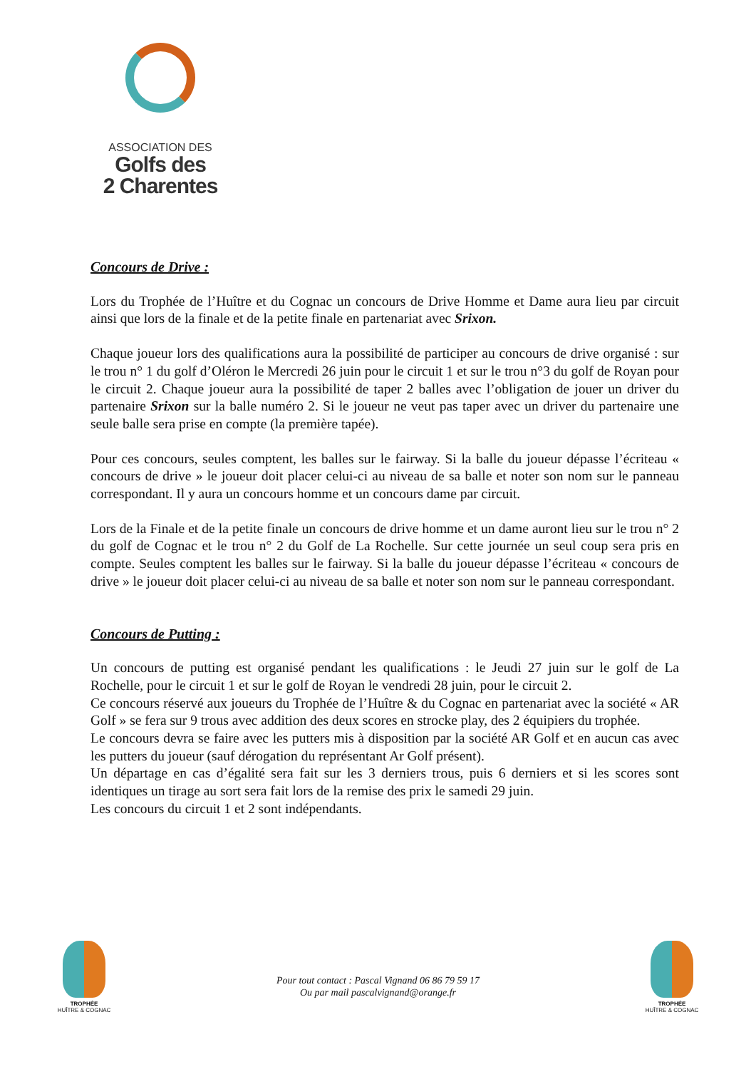ASSOCIATION DES
Golfs des
2 Charentes
Concours de Drive :
Lors du Trophée de l’Huître et du Cognac un concours de Drive Homme et Dame aura lieu par circuit ainsi que lors de la finale et de la petite finale en partenariat avec Srixon.
Chaque joueur lors des qualifications aura la possibilité de participer au concours de drive organisé : sur le trou n° 1 du golf d’Oléron le Mercredi 26 juin pour le circuit 1 et sur le trou n°3 du golf de Royan pour le circuit 2. Chaque joueur aura la possibilité de taper 2 balles avec l’obligation de jouer un driver du partenaire Srixon sur la balle numéro 2. Si le joueur ne veut pas taper avec un driver du partenaire une seule balle sera prise en compte (la première tapée).
Pour ces concours, seules comptent, les balles sur le fairway. Si la balle du joueur dépasse l’écriteau « concours de drive » le joueur doit placer celui-ci au niveau de sa balle et noter son nom sur le panneau correspondant. Il y aura un concours homme et un concours dame par circuit.
Lors de la Finale et de la petite finale un concours de drive homme et un dame auront lieu sur le trou n° 2 du golf de Cognac et le trou n° 2 du Golf de La Rochelle. Sur cette journée un seul coup sera pris en compte. Seules comptent les balles sur le fairway. Si la balle du joueur dépasse l’écriteau « concours de drive » le joueur doit placer celui-ci au niveau de sa balle et noter son nom sur le panneau correspondant.
Concours de Putting :
Un concours de putting est organisé pendant les qualifications : le Jeudi 27 juin sur le golf de La Rochelle, pour le circuit 1 et sur le golf de Royan le vendredi 28 juin, pour le circuit 2.
Ce concours réservé aux joueurs du Trophée de l’Huître & du Cognac en partenariat avec la société « AR Golf » se fera sur 9 trous avec addition des deux scores en strocke play, des 2 équipiers du trophée.
Le concours devra se faire avec les putters mis à disposition par la société AR Golf et en aucun cas avec les putters du joueur (sauf dérogation du représentant Ar Golf présent).
Un départage en cas d’égalité sera fait sur les 3 derniers trous, puis 6 derniers et si les scores sont identiques un tirage au sort sera fait lors de la remise des prix le samedi 29 juin.
Les concours du circuit 1 et 2 sont indépendants.
TROPHÉE
HUÎTRE & COGNAC
Pour tout contact : Pascal Vignand 06 86 79 59 17
Ou par mail pascalvignand@orange.fr
TROPHÉE
HUÎTRE & COGNAC